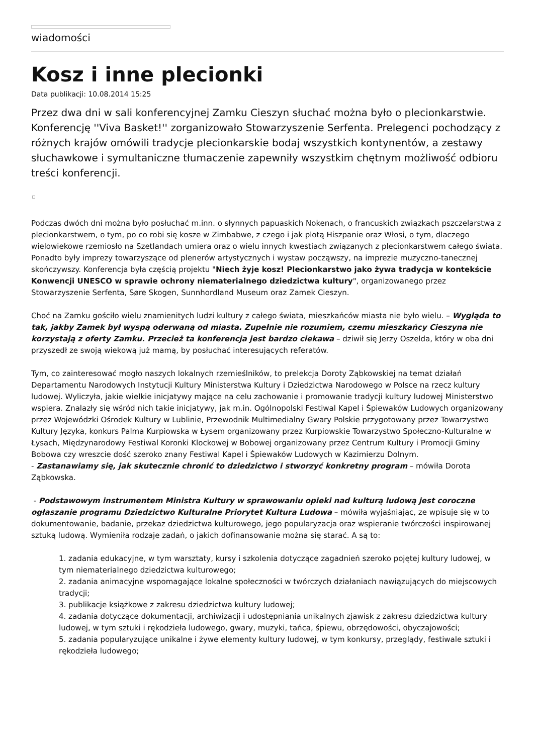wiadomości
Kosz i inne plecionki
Data publikacji: 10.08.2014 15:25
Przez dwa dni w sali konferencyjnej Zamku Cieszyn słuchać można było o plecionkarstwie. Konferencję ''Viva Basket!'' zorganizowało Stowarzyszenie Serfenta. Prelegenci pochodzący z różnych krajów omówili tradycje plecionkarskie bodaj wszystkich kontynentów, a zestawy słuchawkowe i symultaniczne tłumaczenie zapewniły wszystkim chętnym możliwość odbioru treści konferencji.
Podczas dwóch dni można było posłuchać m.inn. o słynnych papuaskich Nokenach, o francuskich związkach pszczelarstwa z plecionkarstwem, o tym, po co robi się kosze w Zimbabwe, z czego i jak plotą Hiszpanie oraz Włosi, o tym, dlaczego wielowiekowe rzemiosło na Szetlandach umiera oraz o wielu innych kwestiach związanych z plecionkarstwem całego świata. Ponadto były imprezy towarzyszące od plenerów artystycznych i wystaw począwszy, na imprezie muzyczno-tanecznej skończywszy. Konferencja była częścią projektu "Niech żyje kosz! Plecionkarstwo jako żywa tradycja w kontekście Konwencji UNESCO w sprawie ochrony niematerialnego dziedzictwa kultury", organizowanego przez Stowarzyszenie Serfenta, Søre Skogen, Sunnhordland Museum oraz Zamek Cieszyn.
Choć na Zamku gościło wielu znamienitych ludzi kultury z całego świata, mieszkańców miasta nie było wielu. – Wygląda to tak, jakby Zamek był wyspą oderwaną od miasta. Zupełnie nie rozumiem, czemu mieszkańcy Cieszyna nie korzystają z oferty Zamku. Przecież ta konferencja jest bardzo ciekawa – dziwił się Jerzy Oszelda, który w oba dni przyszedł ze swoją wiekową już mamą, by posłuchać interesujących referatów.
Tym, co zainteresować mogło naszych lokalnych rzemieślników, to prelekcja Doroty Ząbkowskiej na temat działań Departamentu Narodowych Instytucji Kultury Ministerstwa Kultury i Dziedzictwa Narodowego w Polsce na rzecz kultury ludowej. Wyliczyła, jakie wielkie inicjatywy mające na celu zachowanie i promowanie tradycji kultury ludowej Ministerstwo wspiera. Znalazły się wśród nich takie inicjatywy, jak m.in. Ogólnopolski Festiwal Kapel i Śpiewaków Ludowych organizowany przez Wojewódzki Ośrodek Kultury w Lublinie, Przewodnik Multimedialny Gwary Polskie przygotowany przez Towarzystwo Kultury Języka, konkurs Palma Kurpiowska w Łysem organizowany przez Kurpiowskie Towarzystwo Społeczno-Kulturalne w Łysach, Międzynarodowy Festiwal Koronki Klockowej w Bobowej organizowany przez Centrum Kultury i Promocji Gminy Bobowa czy wreszcie dość szeroko znany Festiwal Kapel i Śpiewaków Ludowych w Kazimierzu Dolnym.
- Zastanawiamy się, jak skutecznie chronić to dziedzictwo i stworzyć konkretny program – mówiła Dorota Ząbkowska.
- Podstawowym instrumentem Ministra Kultury w sprawowaniu opieki nad kulturą ludową jest coroczne ogłaszanie programu Dziedzictwo Kulturalne Priorytet Kultura Ludowa – mówiła wyjaśniając, ze wpisuje się w to dokumentowanie, badanie, przekaz dziedzictwa kulturowego, jego popularyzacja oraz wspieranie twórczości inspirowanej sztuką ludową. Wymieniła rodzaje zadań, o jakich dofinansowanie można się starać. A są to:
1. zadania edukacyjne, w tym warsztaty, kursy i szkolenia dotyczące zagadnień szeroko pojętej kultury ludowej, w tym niematerialnego dziedzictwa kulturowego;
2. zadania animacyjne wspomagające lokalne społeczności w twórczych działaniach nawiązujących do miejscowych tradycji;
3. publikacje książkowe z zakresu dziedzictwa kultury ludowej;
4. zadania dotyczące dokumentacji, archiwizacji i udostępniania unikalnych zjawisk z zakresu dziedzictwa kultury ludowej, w tym sztuki i rękodzieła ludowego, gwary, muzyki, tańca, śpiewu, obrzędowości, obyczajowości;
5. zadania popularyzujące unikalne i żywe elementy kultury ludowej, w tym konkursy, przeglądy, festiwale sztuki i rękodzieła ludowego;